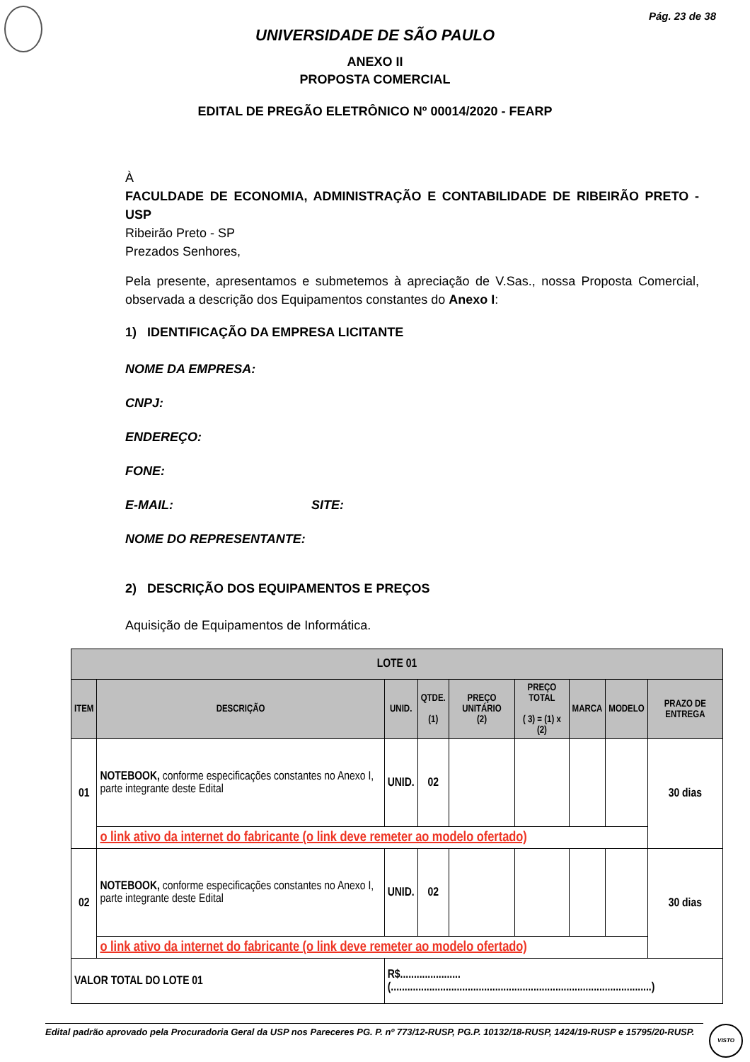Pág. 23 de 38
UNIVERSIDADE DE SÃO PAULO
ANEXO II
PROPOSTA COMERCIAL
EDITAL DE PREGÃO ELETRÔNICO Nº 00014/2020 - FEARP
À
FACULDADE DE ECONOMIA, ADMINISTRAÇÃO E CONTABILIDADE DE RIBEIRÃO PRETO - USP
Ribeirão Preto - SP
Prezados Senhores,
Pela presente, apresentamos e submetemos à apreciação de V.Sas., nossa Proposta Comercial, observada a descrição dos Equipamentos constantes do Anexo I:
1) IDENTIFICAÇÃO DA EMPRESA LICITANTE
NOME DA EMPRESA:
CNPJ:
ENDEREÇO:
FONE:
E-MAIL: SITE:
NOME DO REPRESENTANTE:
2) DESCRIÇÃO DOS EQUIPAMENTOS E PREÇOS
Aquisição de Equipamentos de Informática.
| LOTE 01 | | | | | | | | |
| --- | --- | --- | --- | --- | --- | --- | --- | --- |
| ITEM | DESCRIÇÃO | UNID. | QTDE. (1) | PREÇO UNITÁRIO (2) | PREÇO TOTAL ( 3) = (1) x (2) | MARCA | MODELO | PRAZO DE ENTREGA |
| 01 | NOTEBOOK, conforme especificações constantes no Anexo I, parte integrante deste Edital | UNID. | 02 | | | | | 30 dias |
| | o link ativo da internet do fabricante (o link deve remeter ao modelo ofertado) | | | | | | | |
| 02 | NOTEBOOK, conforme especificações constantes no Anexo I, parte integrante deste Edital | UNID. | 02 | | | | | 30 dias |
| | o link ativo da internet do fabricante (o link deve remeter ao modelo ofertado) | | | | | | | |
| VALOR TOTAL DO LOTE 01 | | R$......................(...............................................................................................) | | | | | | |
Edital padrão aprovado pela Procuradoria Geral da USP nos Pareceres PG. P. nº 773/12-RUSP, PG.P. 10132/18-RUSP, 1424/19-RUSP e 15795/20-RUSP.
VISTO